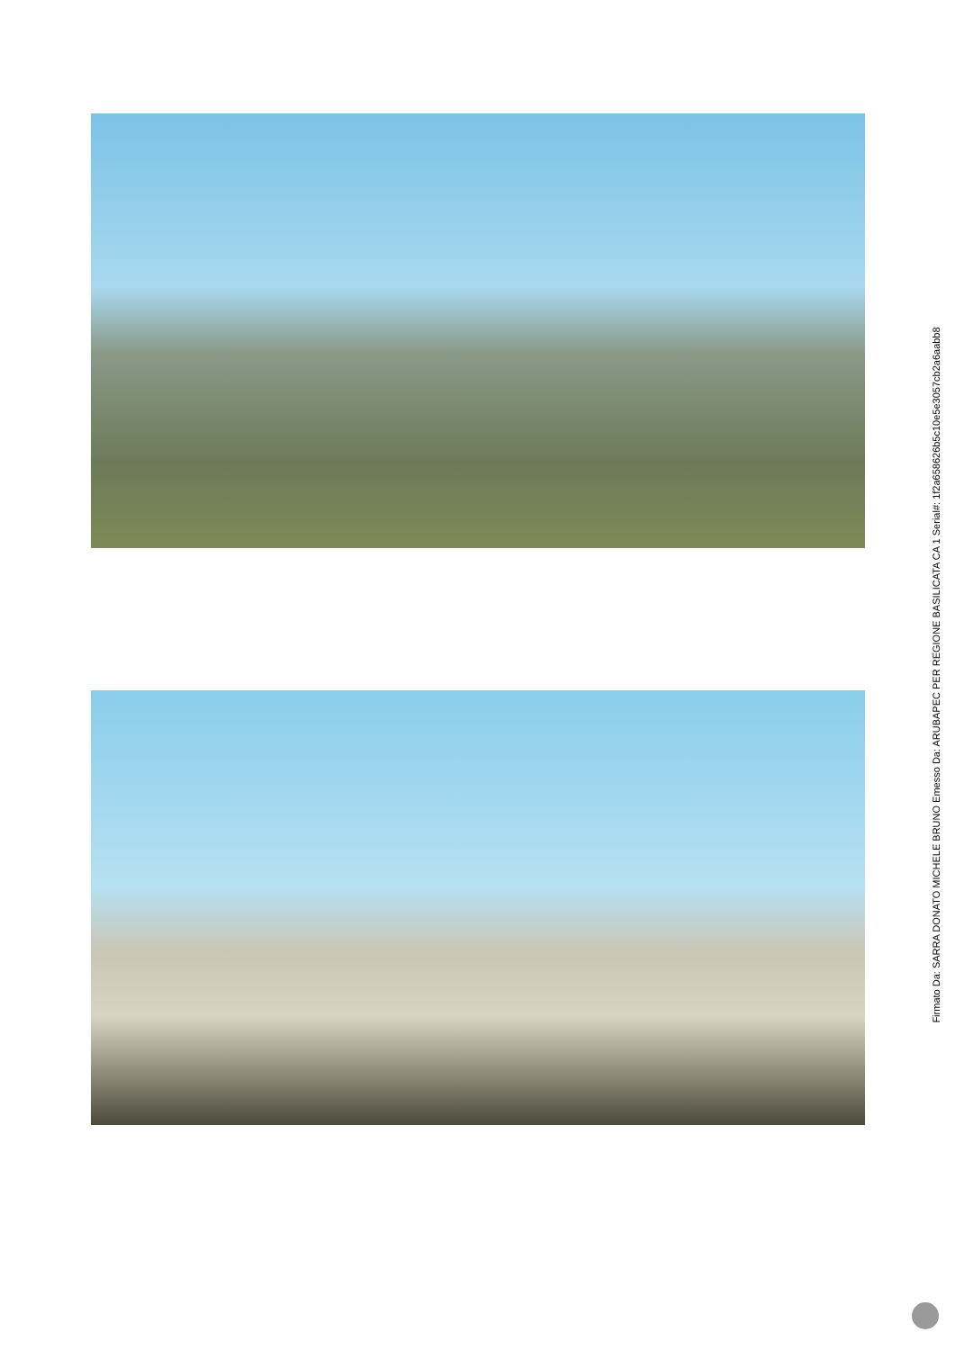Firmato Da: SARRA DONATO MICHELE BRUNO Emesso Da: ARUBAPEC PER REGIONE BASILICATA CA 1 Serial#: 1f2a658626b5c10e5e3057cb2a6aabb8